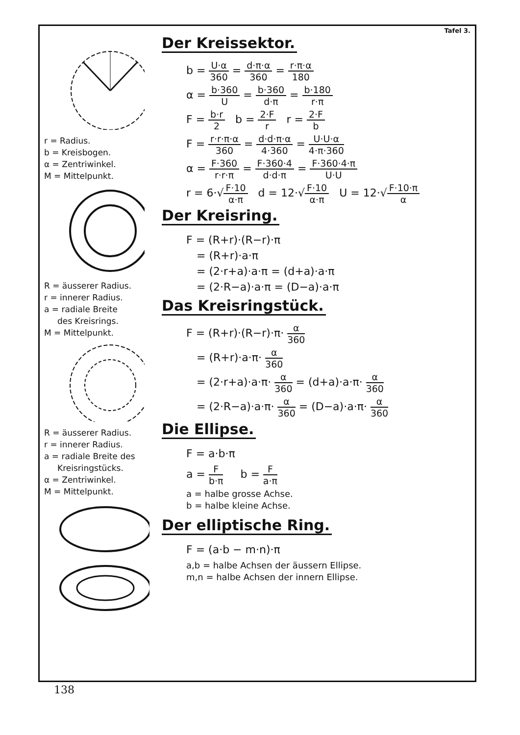r = Radius.
b = Kreisbogen.
α = Zentriwinkel.
M = Mittelpunkt.
R = äusserer Radius.
r = innerer Radius.
a = radiale Breite
des Kreisrings.
M = Mittelpunkt.
R = äusserer Radius.
r = innerer Radius.
a = radiale Breite des
Kreisringstücks.
α = Zentriwinkel.
M = Mittelpunkt.
Tafel 3.
Der Kreissektor.
b = U·α 360 = d·π·α 360 = r·π·α 180
α = b·360 U = b·360 d·π = b·180 r·π
F = b·r 2 b = 2·F r r = 2·F b
F = r·r·π·α 360 = d·d·π·α 4·360 = U·U·α 4·π·360
α = F·360 r·r·π = F·360·4 d·d·π = F·360·4·π U·U
r = 6·√F·10 α·π d = 12·√F·10 α·π U = 12·√F·10·π α
Der Kreisring.
F = (R+r)·(R−r)·π
= (R+r)·a·π
= (2·r+a)·a·π = (d+a)·a·π
= (2·R−a)·a·π = (D−a)·a·π
Das Kreisringstück.
F = (R+r)·(R−r)·π· α 360
= (R+r)·a·π· α 360
= (2·r+a)·a·π· α 360 = (d+a)·a·π· α 360
= (2·R−a)·a·π· α 360 = (D−a)·a·π· α 360
Die Ellipse.
F = a·b·π
a = F b·π b = F a·π
a = halbe grosse Achse.
b = halbe kleine Achse.
Der elliptische Ring.
F = (a·b − m·n)·π
a,b = halbe Achsen der äussern Ellipse.
m,n = halbe Achsen der innern Ellipse.
138